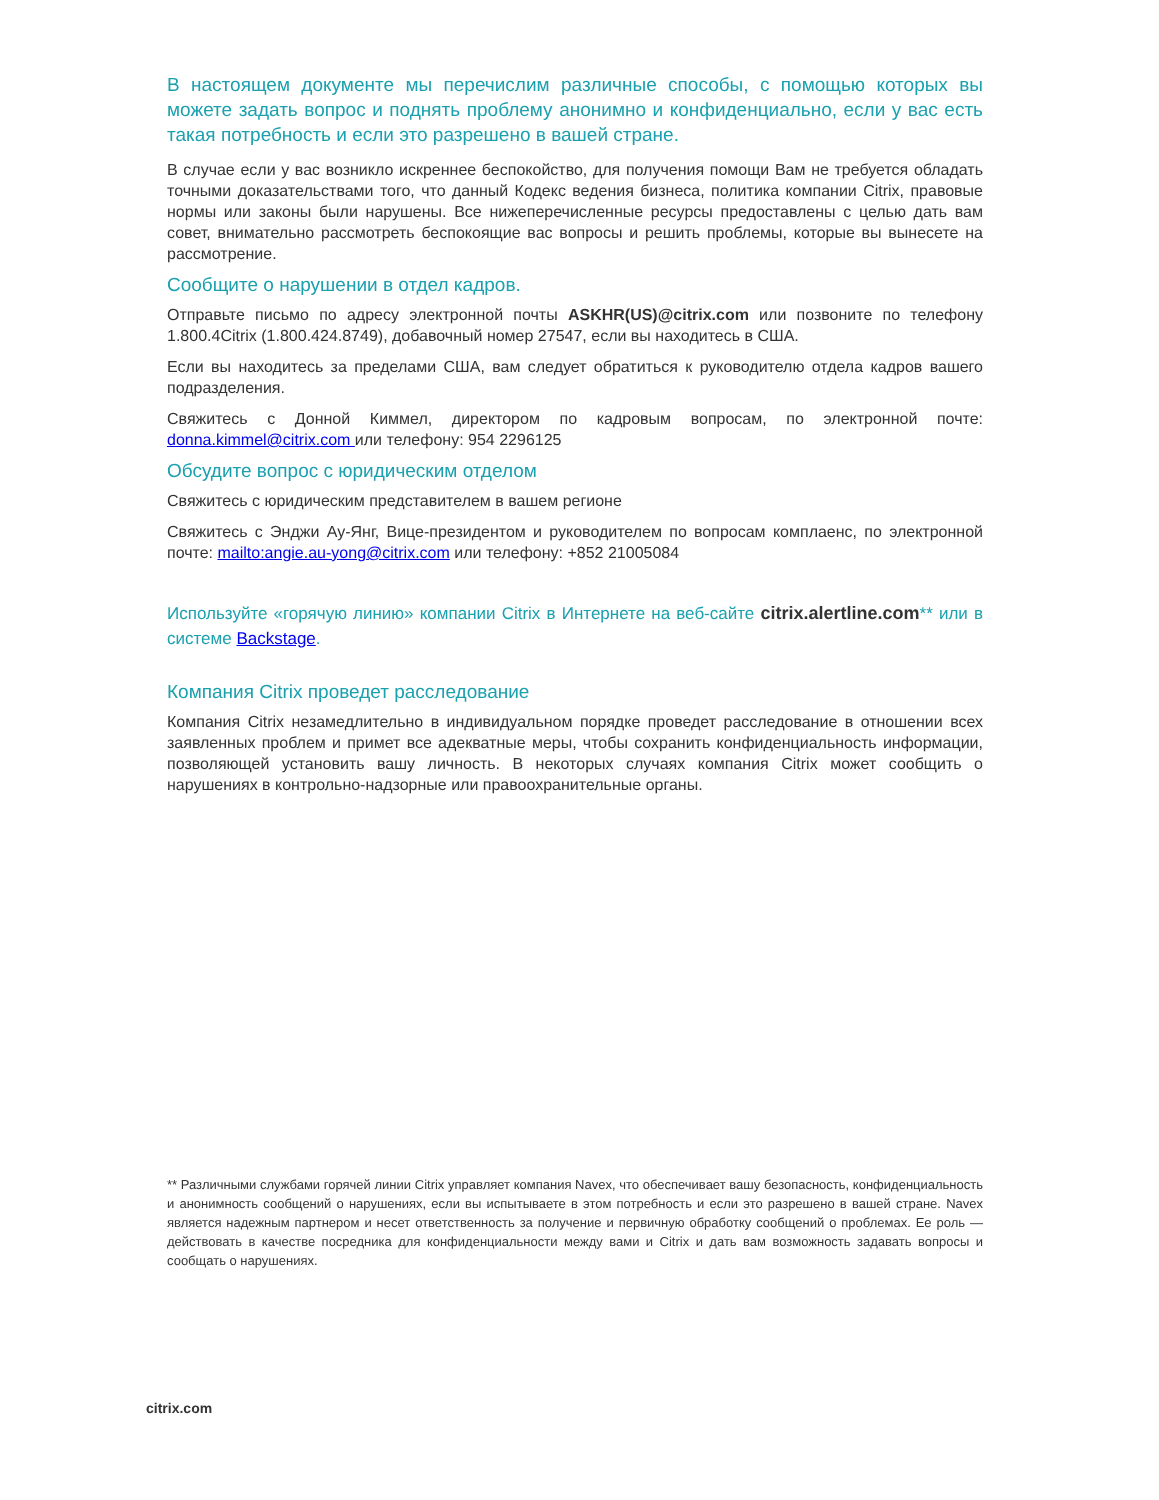В настоящем документе мы перечислим различные способы, с помощью которых вы можете задать вопрос и поднять проблему анонимно и конфиденциально, если у вас есть такая потребность и если это разрешено в вашей стране.
В случае если у вас возникло искреннее беспокойство, для получения помощи Вам не требуется обладать точными доказательствами того, что данный Кодекс ведения бизнеса, политика компании Citrix, правовые нормы или законы были нарушены. Все нижеперечисленные ресурсы предоставлены с целью дать вам совет, внимательно рассмотреть беспокоящие вас вопросы и решить проблемы, которые вы вынесете на рассмотрение.
Сообщите о нарушении в отдел кадров.
Отправьте письмо по адресу электронной почты ASKHR(US)@citrix.com или позвоните по телефону 1.800.4Citrix (1.800.424.8749), добавочный номер 27547, если вы находитесь в США.
Если вы находитесь за пределами США, вам следует обратиться к руководителю отдела кадров вашего подразделения.
Свяжитесь с Донной Киммел, директором по кадровым вопросам, по электронной почте: donna.kimmel@citrix.com или телефону: 954 2296125
Обсудите вопрос с юридическим отделом
Свяжитесь с юридическим представителем в вашем регионе
Свяжитесь с Энджи Ау-Янг, Вице-президентом и руководителем по вопросам комплаенс, по электронной почте: mailto:angie.au-yong@citrix.com или телефону: +852 21005084
Используйте «горячую линию» компании Citrix в Интернете на веб-сайте citrix.alertline.com** или в системе Backstage.
Компания Citrix проведет расследование
Компания Citrix незамедлительно в индивидуальном порядке проведет расследование в отношении всех заявленных проблем и примет все адекватные меры, чтобы сохранить конфиденциальность информации, позволяющей установить вашу личность. В некоторых случаях компания Citrix может сообщить о нарушениях в контрольно-надзорные или правоохранительные органы.
** Различными службами горячей линии Citrix управляет компания Navex, что обеспечивает вашу безопасность, конфиденциальность и анонимность сообщений о нарушениях, если вы испытываете в этом потребность и если это разрешено в вашей стране. Navex является надежным партнером и несет ответственность за получение и первичную обработку сообщений о проблемах. Ее роль — действовать в качестве посредника для конфиденциальности между вами и Citrix и дать вам возможность задавать вопросы и сообщать о нарушениях.
citrix.com